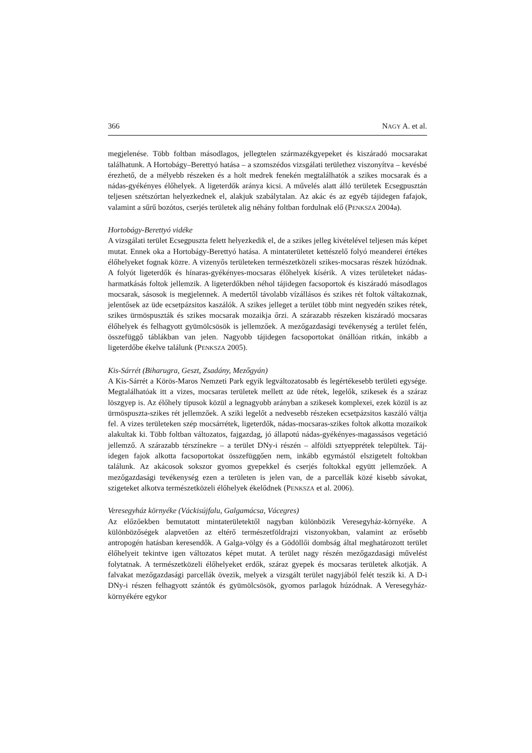366 NAGY A. et al.
megjelenése. Több foltban másodlagos, jellegtelen származékgyepeket és kiszáradó mocsarakat találhatunk. A Hortobágy–Berettyó hatása – a szomszédos vizsgálati terület­hez viszonyítva – kevésbé érezhető, de a mélyebb részeken és a holt medrek fenekén megtalálhatók a szikes mocsarak és a nádas-gyékényes élőhelyek. A ligeterdők aránya kicsi. A művelés alatt álló területek Ecsegpusztán teljesen szétszórtan helyezkednek el, alakjuk szabálytalan. Az akác és az egyéb tájidegen fafajok, valamint a sűrű bozótos, cserjés területek alig néhány foltban fordulnak elő (PENKSZA 2004a).
Hortobágy-Berettyó vidéke
A vizsgálati terület Ecsegpuszta felett helyezkedik el, de a szikes jelleg kivételével tel­jesen más képet mutat. Ennek oka a Hortobágy-Berettyó hatása. A mintaterületet ketté­szelő folyó meanderei értékes élőhelyeket fognak közre. A vizenyős területeken termé­szetközeli szikes-mocsaras részek húzódnak. A folyót ligeterdők és hínaras-gyékényes-mocsaras élőhelyek kísérik. A vizes területeket nádas-harmatkásás foltok jellemzik. A ligeterdőkben néhol tájidegen facsoportok és kiszáradó másodlagos mocsarak, sáso­sok is megjelennek. A medertől távolabb vízállásos és szikes rét foltok váltakoznak, jelentősek az üde ecsetpázsitos kaszálók. A szikes jelleget a terület több mint negyedén szikes rétek, szikes ürmöspuszták és szikes mocsarak mozaikja őrzi. A szárazabb része­ken kiszáradó mocsaras élőhelyek és felhagyott gyümölcsösök is jellemzőek. A mező­gazdasági tevékenység a terület felén, összefüggő táblákban van jelen. Nagyobb tájide­gen facsoportokat önállóan ritkán, inkább a ligeterdőbe ékelve találunk (PENKSZA 2005).
Kis-Sárrét (Biharugra, Geszt, Zsadány, Mezőgyán)
A Kis-Sárrét a Körös-Maros Nemzeti Park egyik legváltozatosabb és legértékesebb terü­leti egysége. Megtalálhatóak itt a vizes, mocsaras területek mellett az üde rétek, legelők, szikesek és a száraz löszgyep is. Az élőhely típusok közül a legnagyobb arányban a szikesek komplexei, ezek közül is az ürmöspuszta-szikes rét jellemzőek. A sziki legelőt a nedvesebb részeken ecsetpázsitos kaszáló váltja fel. A vizes területeken szép mocsár­rétek, ligeterdők, nádas-mocsaras-szikes foltok alkotta mozaikok alakultak ki. Több folt­ban változatos, fajgazdag, jó állapotú nádas-gyékényes-magassásos vegetáció jellemző. A szárazabb térszínekre – a terület DNy-i részén – alföldi sztyepprétek települtek. Táj­idegen fajok alkotta facsoportokat összefüggően nem, inkább egymástól elszigetelt foltokban találunk. Az akácosok sokszor gyomos gyepekkel és cserjés foltokkal együtt jellemzőek. A mezőgazdasági tevékenység ezen a területen is jelen van, de a parcellák közé kisebb sávokat, szigeteket alkotva természetközeli élőhelyek ékelődnek (PENKSZA et al. 2006).
Veresegyház környéke (Váckisújfalu, Galgamácsa, Vácegres)
Az előzőekben bemutatott mintaterületektől nagyban különbözik Veresegyház-környé­ke. A különbözőségek alapvetően az eltérő természetföldrajzi viszonyokban, valamint az erősebb antropogén hatásban keresendők. A Galga-völgy és a Gödöllői dombság által meghatározott terület élőhelyeit tekintve igen változatos képet mutat. A terület nagy részén mezőgazdasági művelést folytatnak. A természetközeli élőhelyeket erdők, száraz gyepek és mocsaras területek alkotják. A falvakat mezőgazdasági parcellák övezik, melyek a vizsgált terület nagyjából felét teszik ki. A D-i DNy-i részen felhagyott szántók és gyümölcsösök, gyomos parlagok húzódnak. A Veresegyház-környékére egykor